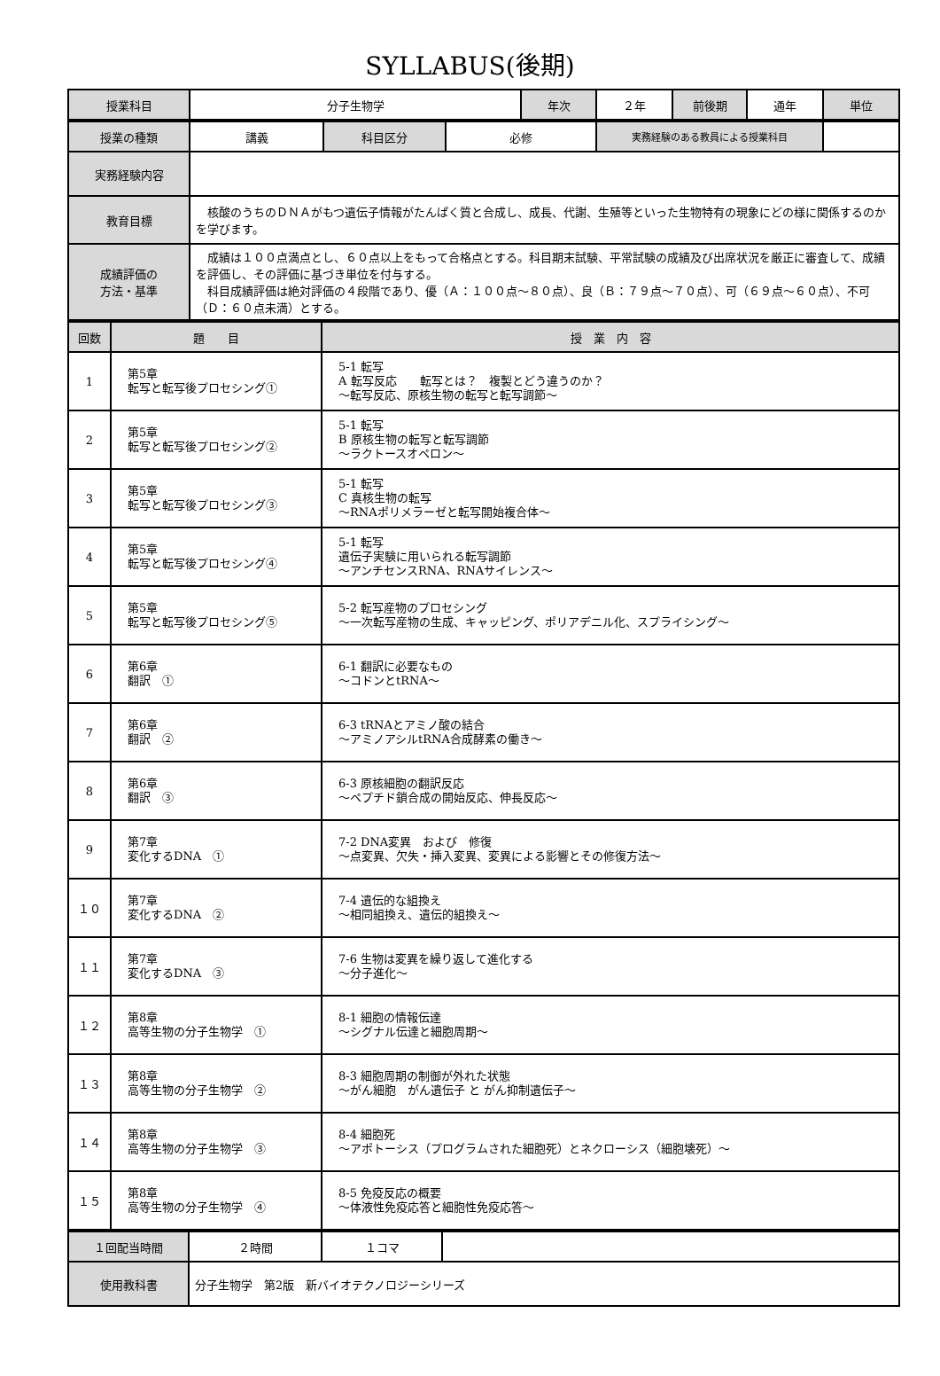SYLLABUS(後期)
| 授業科目 | 分子生物学 | 年次 | ２年 | 前後期 | 通年 | 単位 |
| 授業の種類 | 講義 | 科目区分 | 必修 | 実務経験のある教員による授業科目 | |
| 実務経験内容 | | | | | |
| 教育目標 | 核酸のうちのＤＮＡがもつ遺伝子情報がたんぱく質と合成し、成長、代謝、生殖等といった生物特有の現象にどの様に関係するのかを学びます。 | | | | |
| 成績評価の 方法・基準 | 成績は１００点満点とし、６０点以上をもって合格点とする。科目期末試験、平常試験の成績及び出席状況を厳正に審査して、成績を評価し、その評価に基づき単位を付与する。 科目成績評価は絶対評価の４段階であり、優（Ａ：１００点～８０点）、良（Ｂ：７９点～７０点）、可（６９点～６０点）、不可（Ｄ：６０点未満）とする。 | | | | |
| 回数 | 題 目 | 授 業 内 容 |
| --- | --- | --- |
| 1 | 第5章 転写と転写後プロセシング① | 5-1 転写 A 転写反応 転写とは？ 複製とどう違うのか？ ～転写反応、原核生物の転写と転写調節～ |
| 2 | 第5章 転写と転写後プロセシング② | 5-1 転写 B 原核生物の転写と転写調節 ～ラクトースオペロン～ |
| 3 | 第5章 転写と転写後プロセシング③ | 5-1 転写 C 真核生物の転写 ～RNAポリメラーゼと転写開始複合体～ |
| 4 | 第5章 転写と転写後プロセシング④ | 5-1 転写 遺伝子実験に用いられる転写調節 ～アンチセンスRNA、RNAサイレンス～ |
| 5 | 第5章 転写と転写後プロセシング⑤ | 5-2 転写産物のプロセシング ～一次転写産物の生成、キャッピング、ポリアデニル化、スプライシング～ |
| 6 | 第6章 翻訳 ① | 6-1 翻訳に必要なもの ～コドンとtRNA～ |
| 7 | 第6章 翻訳 ② | 6-3 tRNAとアミノ酸の結合 ～アミノアシルtRNA合成酵素の働き～ |
| 8 | 第6章 翻訳 ③ | 6-3 原核細胞の翻訳反応 ～ペプチド鎖合成の開始反応、伸長反応～ |
| 9 | 第7章 変化するDNA ① | 7-2 DNA変異 および 修復 ～点変異、欠失・挿入変異、変異による影響とその修復方法～ |
| １０ | 第7章 変化するDNA ② | 7-4 遺伝的な組換え ～相同組換え、遺伝的組換え～ |
| １１ | 第7章 変化するDNA ③ | 7-6 生物は変異を繰り返して進化する ～分子進化～ |
| １２ | 第8章 高等生物の分子生物学 ① | 8-1 細胞の情報伝達 ～シグナル伝達と細胞周期～ |
| １３ | 第8章 高等生物の分子生物学 ② | 8-3 細胞周期の制御が外れた状態 ～がん細胞 がん遺伝子 と がん抑制遺伝子～ |
| １４ | 第8章 高等生物の分子生物学 ③ | 8-4 細胞死 ～アポトーシス（プログラムされた細胞死）とネクローシス（細胞壊死）～ |
| １５ | 第8章 高等生物の分子生物学 ④ | 8-5 免疫反応の概要 ～体液性免疫応答と細胞性免疫応答～ |
| １回配当時間 | ２時間 | １コマ | |
| 使用教科書 | 分子生物学 第2版 新バイオテクノロジーシリーズ | | |